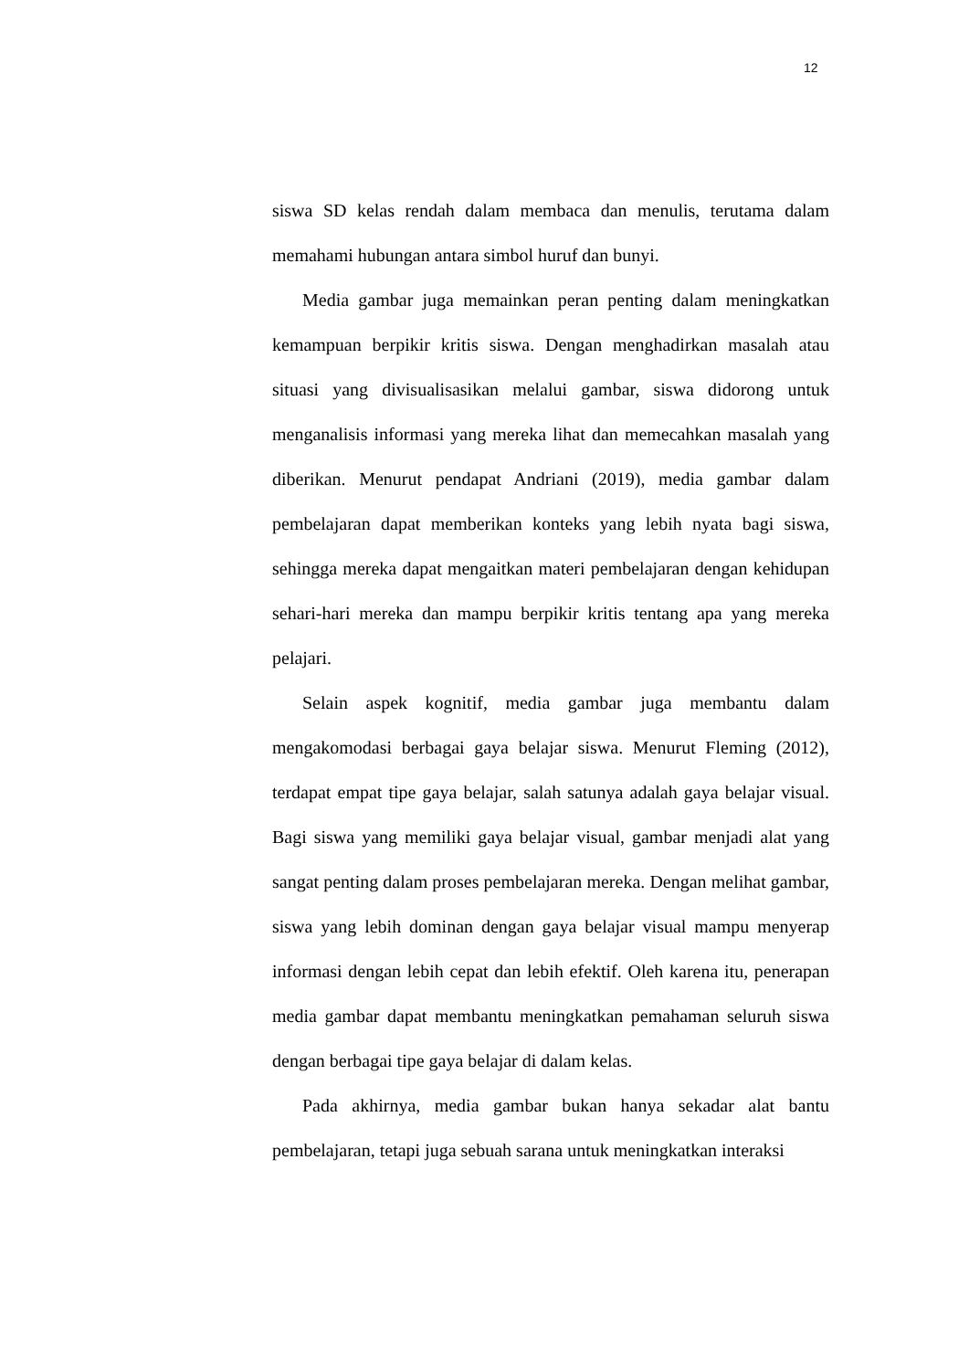12
siswa SD kelas rendah dalam membaca dan menulis, terutama dalam memahami hubungan antara simbol huruf dan bunyi.
Media gambar juga memainkan peran penting dalam meningkatkan kemampuan berpikir kritis siswa. Dengan menghadirkan masalah atau situasi yang divisualisasikan melalui gambar, siswa didorong untuk menganalisis informasi yang mereka lihat dan memecahkan masalah yang diberikan. Menurut pendapat Andriani (2019), media gambar dalam pembelajaran dapat memberikan konteks yang lebih nyata bagi siswa, sehingga mereka dapat mengaitkan materi pembelajaran dengan kehidupan sehari-hari mereka dan mampu berpikir kritis tentang apa yang mereka pelajari.
Selain aspek kognitif, media gambar juga membantu dalam mengakomodasi berbagai gaya belajar siswa. Menurut Fleming (2012), terdapat empat tipe gaya belajar, salah satunya adalah gaya belajar visual. Bagi siswa yang memiliki gaya belajar visual, gambar menjadi alat yang sangat penting dalam proses pembelajaran mereka. Dengan melihat gambar, siswa yang lebih dominan dengan gaya belajar visual mampu menyerap informasi dengan lebih cepat dan lebih efektif. Oleh karena itu, penerapan media gambar dapat membantu meningkatkan pemahaman seluruh siswa dengan berbagai tipe gaya belajar di dalam kelas.
Pada akhirnya, media gambar bukan hanya sekadar alat bantu pembelajaran, tetapi juga sebuah sarana untuk meningkatkan interaksi